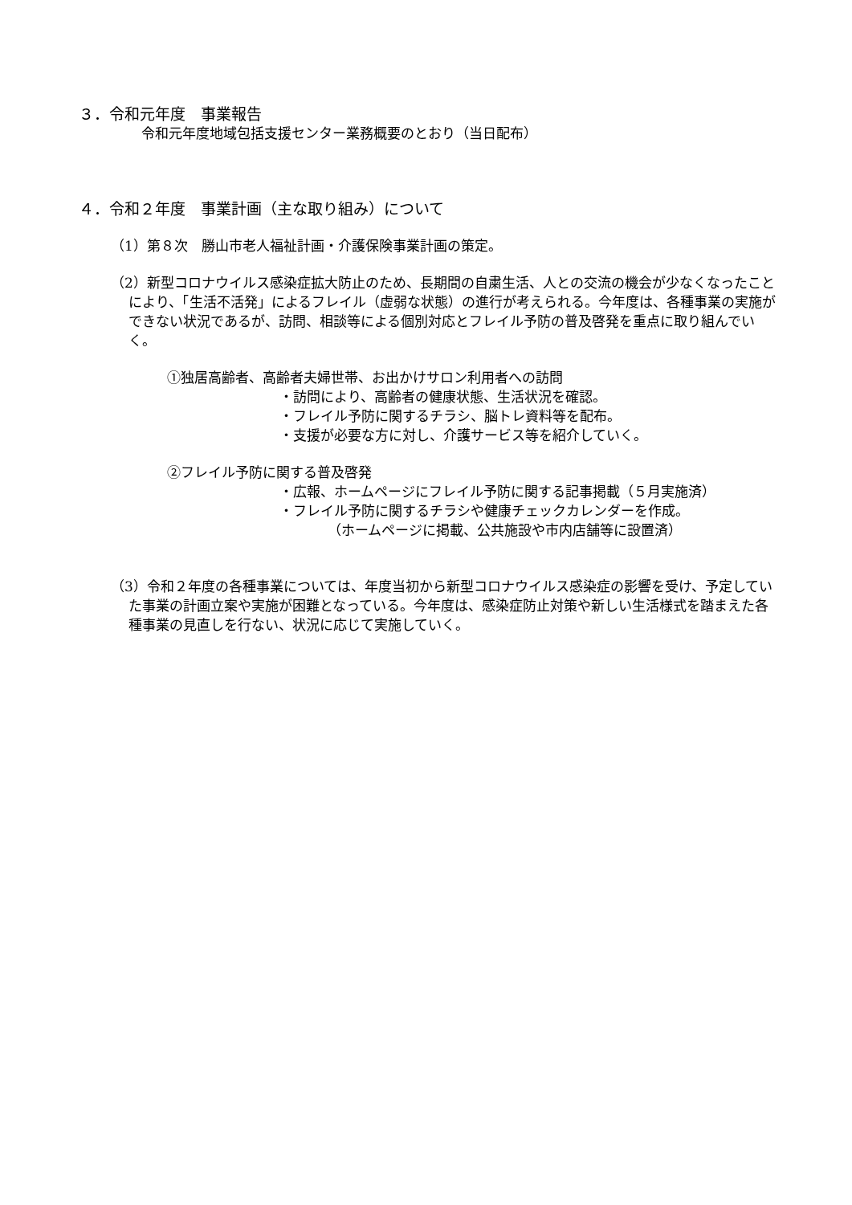３．令和元年度　事業報告
令和元年度地域包括支援センター業務概要のとおり（当日配布）
４．令和２年度　事業計画（主な取り組み）について
（1）第８次　勝山市老人福祉計画・介護保険事業計画の策定。
（2）新型コロナウイルス感染症拡大防止のため、長期間の自粛生活、人との交流の機会が少なくなったことにより、「生活不活発」によるフレイル（虚弱な状態）の進行が考えられる。今年度は、各種事業の実施ができない状況であるが、訪問、相談等による個別対応とフレイル予防の普及啓発を重点に取り組んでいく。
①独居高齢者、高齢者夫婦世帯、お出かけサロン利用者への訪問
・訪問により、高齢者の健康状態、生活状況を確認。
・フレイル予防に関するチラシ、脳トレ資料等を配布。
・支援が必要な方に対し、介護サービス等を紹介していく。
②フレイル予防に関する普及啓発
・広報、ホームページにフレイル予防に関する記事掲載（５月実施済）
・フレイル予防に関するチラシや健康チェックカレンダーを作成。
（ホームページに掲載、公共施設や市内店舗等に設置済）
（3）令和２年度の各種事業については、年度当初から新型コロナウイルス感染症の影響を受け、予定していた事業の計画立案や実施が困難となっている。今年度は、感染症防止対策や新しい生活様式を踏まえた各種事業の見直しを行ない、状況に応じて実施していく。